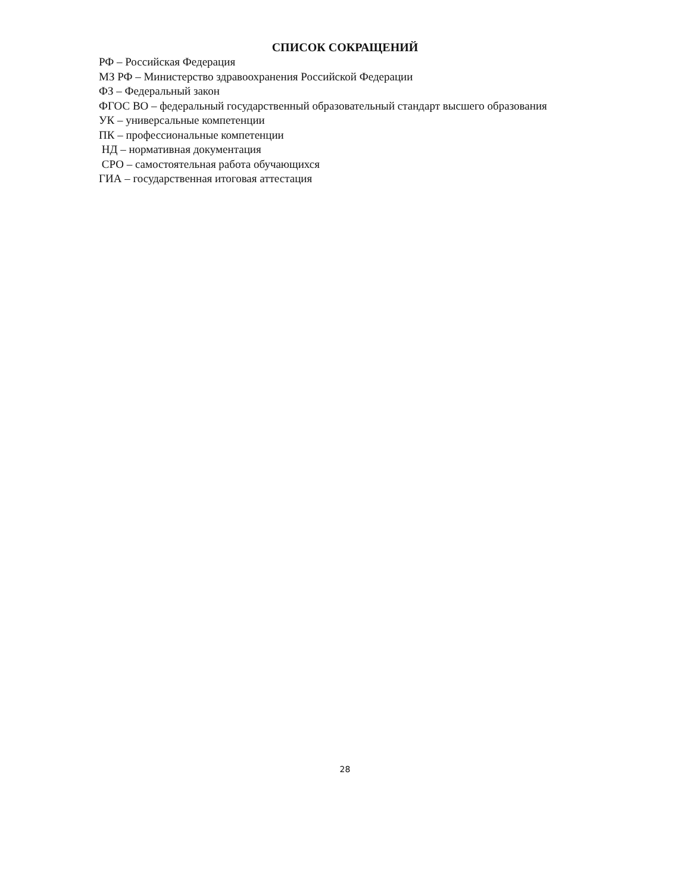СПИСОК СОКРАЩЕНИЙ
РФ – Российская Федерация
МЗ РФ – Министерство здравоохранения Российской Федерации
ФЗ – Федеральный закон
ФГОС ВО – федеральный государственный образовательный стандарт высшего образования
УК – универсальные компетенции
ПК – профессиональные компетенции
НД – нормативная документация
СРО – самостоятельная работа обучающихся
ГИА – государственная итоговая аттестация
28